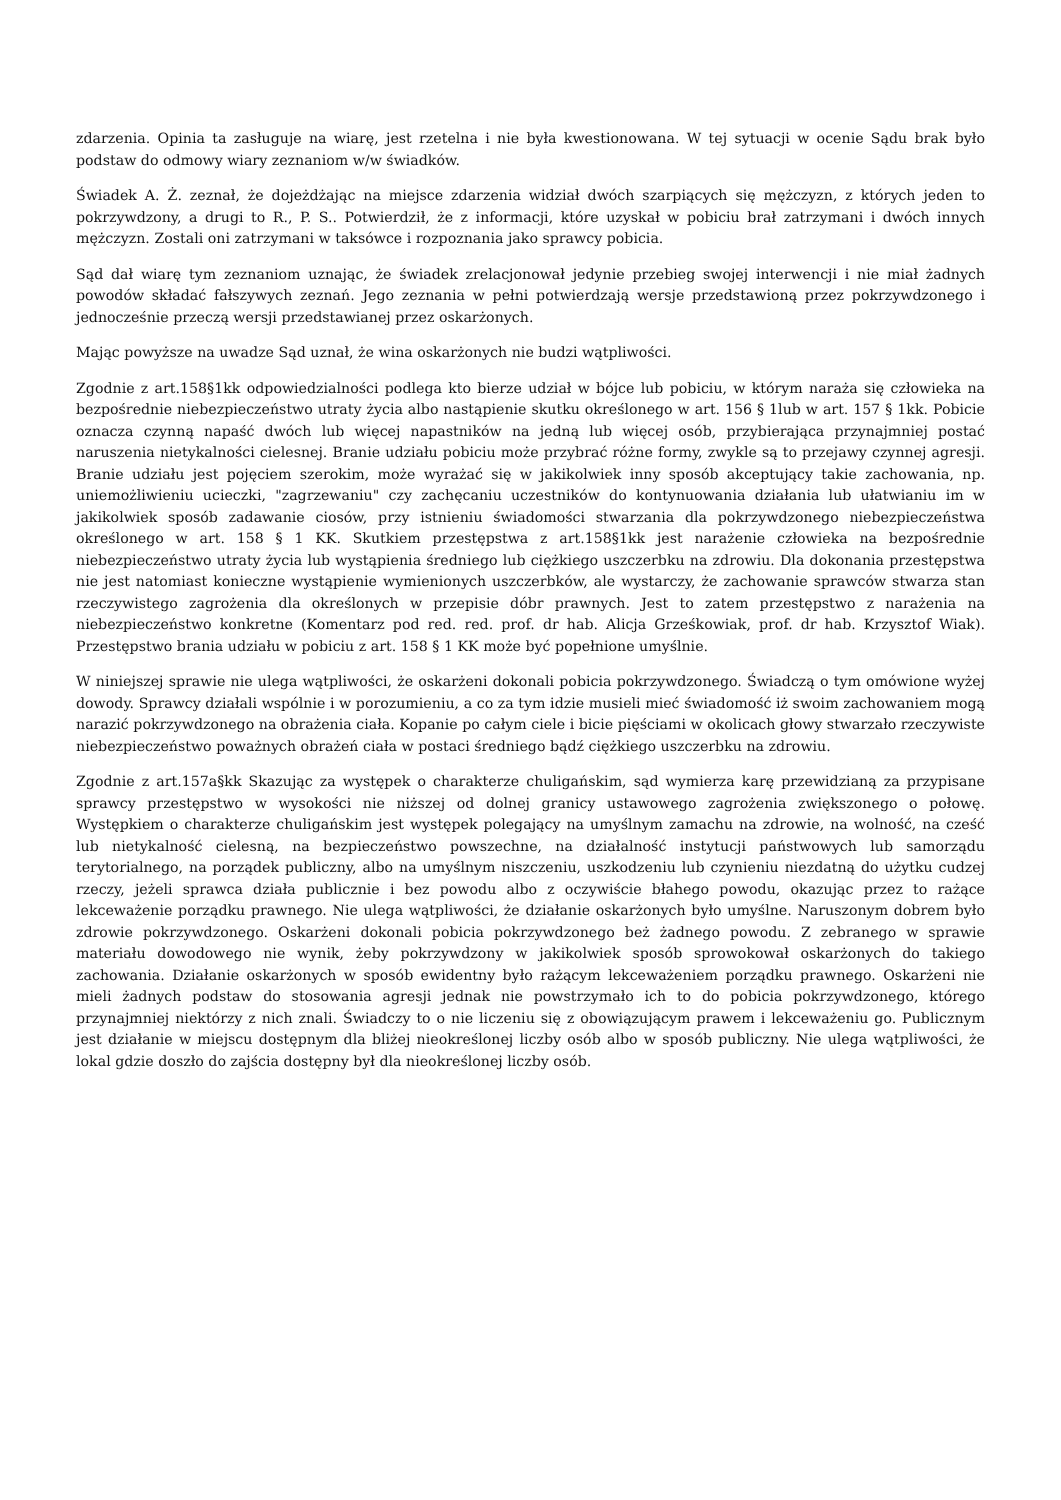zdarzenia. Opinia ta zasługuje na wiarę, jest rzetelna i nie była kwestionowana. W tej sytuacji w ocenie Sądu brak było podstaw do odmowy wiary zeznaniom w/w świadków.
Świadek A. Ż. zeznał, że dojeżdżając na miejsce zdarzenia widział dwóch szarpiących się mężczyzn, z których jeden to pokrzywdzony, a drugi to R., P. S.. Potwierdził, że z informacji, które uzyskał w pobiciu brał zatrzymani i dwóch innych mężczyzn. Zostali oni zatrzymani w taksówce i rozpoznania jako sprawcy pobicia.
Sąd dał wiarę tym zeznaniom uznając, że świadek zrelacjonował jedynie przebieg swojej interwencji i nie miał żadnych powodów składać fałszywych zeznań. Jego zeznania w pełni potwierdzają wersje przedstawioną przez pokrzywdzonego i jednocześnie przeczą wersji przedstawianej przez oskarżonych.
Mając powyższe na uwadze Sąd uznał, że wina oskarżonych nie budzi wątpliwości.
Zgodnie z art.158§1kk odpowiedzialności podlega kto bierze udział w bójce lub pobiciu, w którym naraża się człowieka na bezpośrednie niebezpieczeństwo utraty życia albo nastąpienie skutku określonego w art. 156 § 1lub w art. 157 § 1kk. Pobicie oznacza czynną napaść dwóch lub więcej napastników na jedną lub więcej osób, przybierająca przynajmniej postać naruszenia nietykalności cielesnej. Branie udziału pobiciu może przybrać różne formy, zwykle są to przejawy czynnej agresji. Branie udziału jest pojęciem szerokim, może wyrażać się w jakikolwiek inny sposób akceptujący takie zachowania, np. uniemożliwieniu ucieczki, "zagrzewaniu" czy zachęcaniu uczestników do kontynuowania działania lub ułatwianiu im w jakikolwiek sposób zadawanie ciosów, przy istnieniu świadomości stwarzania dla pokrzywdzonego niebezpieczeństwa określonego w art. 158 § 1 KK. Skutkiem przestępstwa z art.158§1kk jest narażenie człowieka na bezpośrednie niebezpieczeństwo utraty życia lub wystąpienia średniego lub ciężkiego uszczerbku na zdrowiu. Dla dokonania przestępstwa nie jest natomiast konieczne wystąpienie wymienionych uszczerbków, ale wystarczy, że zachowanie sprawców stwarza stan rzeczywistego zagrożenia dla określonych w przepisie dóbr prawnych. Jest to zatem przestępstwo z narażenia na niebezpieczeństwo konkretne (Komentarz pod red. red. prof. dr hab. Alicja Grześkowiak, prof. dr hab. Krzysztof Wiak). Przestępstwo brania udziału w pobiciu z art. 158 § 1 KK może być popełnione umyślnie.
W niniejszej sprawie nie ulega wątpliwości, że oskarżeni dokonali pobicia pokrzywdzonego. Świadczą o tym omówione wyżej dowody. Sprawcy działali wspólnie i w porozumieniu, a co za tym idzie musieli mieć świadomość iż swoim zachowaniem mogą narazić pokrzywdzonego na obrażenia ciała. Kopanie po całym ciele i bicie pięściami w okolicach głowy stwarzało rzeczywiste niebezpieczeństwo poważnych obrażeń ciała w postaci średniego bądź ciężkiego uszczerbku na zdrowiu.
Zgodnie z art.157a§kk Skazując za występek o charakterze chuligańskim, sąd wymierza karę przewidzianą za przypisane sprawcy przestępstwo w wysokości nie niższej od dolnej granicy ustawowego zagrożenia zwiększonego o połowę. Występkiem o charakterze chuligańskim jest występek polegający na umyślnym zamachu na zdrowie, na wolność, na cześć lub nietykalność cielesną, na bezpieczeństwo powszechne, na działalność instytucji państwowych lub samorządu terytorialnego, na porządek publiczny, albo na umyślnym niszczeniu, uszkodzeniu lub czynieniu niezdatną do użytku cudzej rzeczy, jeżeli sprawca działa publicznie i bez powodu albo z oczywiście błahego powodu, okazując przez to rażące lekceważenie porządku prawnego. Nie ulega wątpliwości, że działanie oskarżonych było umyślne. Naruszonym dobrem było zdrowie pokrzywdzonego. Oskarżeni dokonali pobicia pokrzywdzonego beż żadnego powodu. Z zebranego w sprawie materiału dowodowego nie wynik, żeby pokrzywdzony w jakikolwiek sposób sprowokował oskarżonych do takiego zachowania. Działanie oskarżonych w sposób ewidentny było rażącym lekceważeniem porządku prawnego. Oskarżeni nie mieli żadnych podstaw do stosowania agresji jednak nie powstrzymało ich to do pobicia pokrzywdzonego, którego przynajmniej niektórzy z nich znali. Świadczy to o nie liczeniu się z obowiązującym prawem i lekceważeniu go. Publicznym jest działanie w miejscu dostępnym dla bliżej nieokreślonej liczby osób albo w sposób publiczny. Nie ulega wątpliwości, że lokal gdzie doszło do zajścia dostępny był dla nieokreślonej liczby osób.